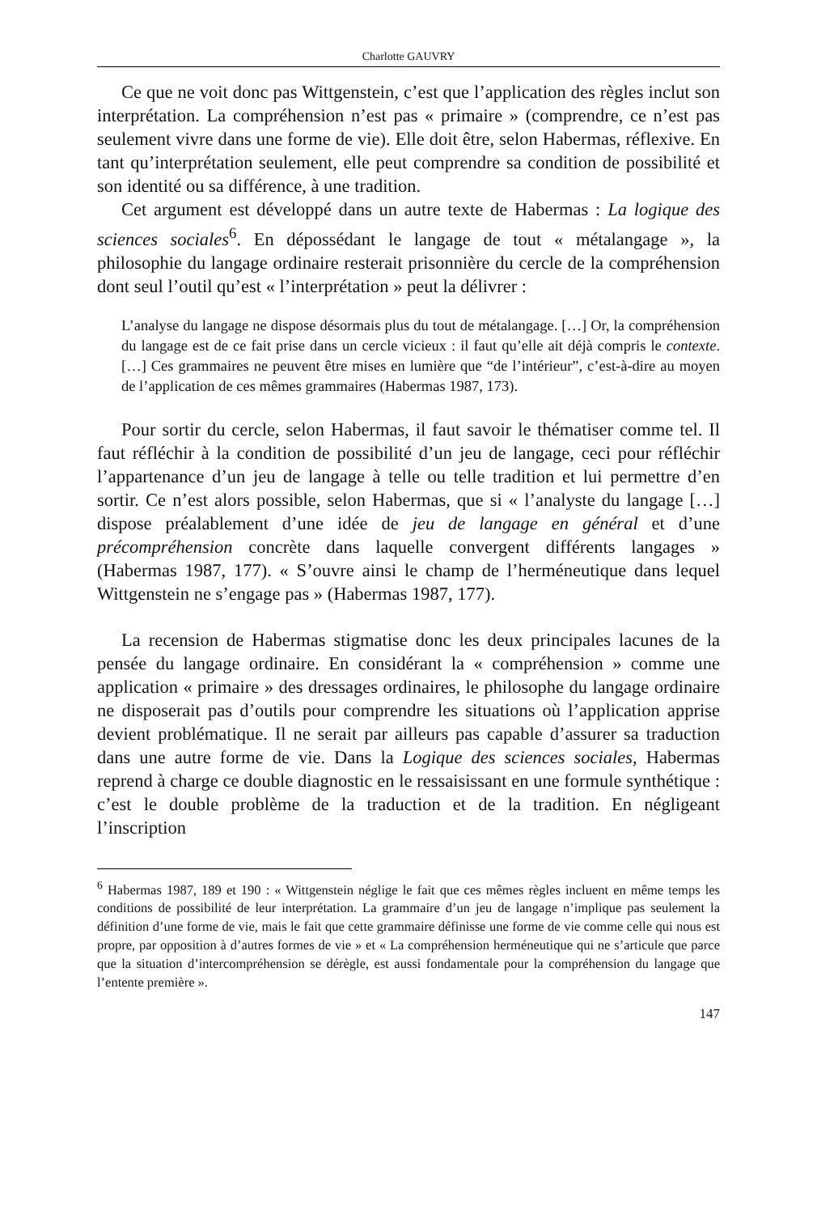Charlotte GAUVRY
Ce que ne voit donc pas Wittgenstein, c’est que l’application des règles inclut son interprétation. La compréhension n’est pas « primaire » (comprendre, ce n’est pas seulement vivre dans une forme de vie). Elle doit être, selon Habermas, réflexive. En tant qu’interprétation seulement, elle peut comprendre sa condition de possibilité et son identité ou sa différence, à une tradition.
Cet argument est développé dans un autre texte de Habermas : La logique des sciences sociales<sup>6</sup>. En dépossédant le langage de tout « métalangage », la philosophie du langage ordinaire resterait prisonnière du cercle de la compréhension dont seul l’outil qu’est « l’interprétation » peut la délivrer :
L’analyse du langage ne dispose désormais plus du tout de métalangage. […] Or, la compréhension du langage est de ce fait prise dans un cercle vicieux : il faut qu’elle ait déjà compris le contexte. […] Ces grammaires ne peuvent être mises en lumière que “de l’intérieur”, c’est-à-dire au moyen de l’application de ces mêmes grammaires (Habermas 1987, 173).
Pour sortir du cercle, selon Habermas, il faut savoir le thématiser comme tel. Il faut réfléchir à la condition de possibilité d’un jeu de langage, ceci pour réfléchir l’appartenance d’un jeu de langage à telle ou telle tradition et lui permettre d’en sortir. Ce n’est alors possible, selon Habermas, que si « l’analyste du langage […] dispose préalablement d’une idée de jeu de langage en général et d’une précompréhension concrète dans laquelle convergent différents langages » (Habermas 1987, 177). « S’ouvre ainsi le champ de l’herméneutique dans lequel Wittgenstein ne s’engage pas » (Habermas 1987, 177).
La recension de Habermas stigmatise donc les deux principales lacunes de la pensée du langage ordinaire. En considérant la « compréhension » comme une application « primaire » des dressages ordinaires, le philosophe du langage ordinaire ne disposerait pas d’outils pour comprendre les situations où l’application apprise devient problématique. Il ne serait par ailleurs pas capable d’assurer sa traduction dans une autre forme de vie. Dans la Logique des sciences sociales, Habermas reprend à charge ce double diagnostic en le ressaisissant en une formule synthétique : c’est le double problème de la traduction et de la tradition. En négligeant l’inscription
<sup>6</sup> Habermas 1987, 189 et 190 : « Wittgenstein néglige le fait que ces mêmes règles incluent en même temps les conditions de possibilité de leur interprétation. La grammaire d’un jeu de langage n’implique pas seulement la définition d’une forme de vie, mais le fait que cette grammaire définisse une forme de vie comme celle qui nous est propre, par opposition à d’autres formes de vie » et « La compréhension herméneutique qui ne s’articule que parce que la situation d’intercompréhension se dérègle, est aussi fondamentale pour la compréhension du langage que l’entente première ».
147